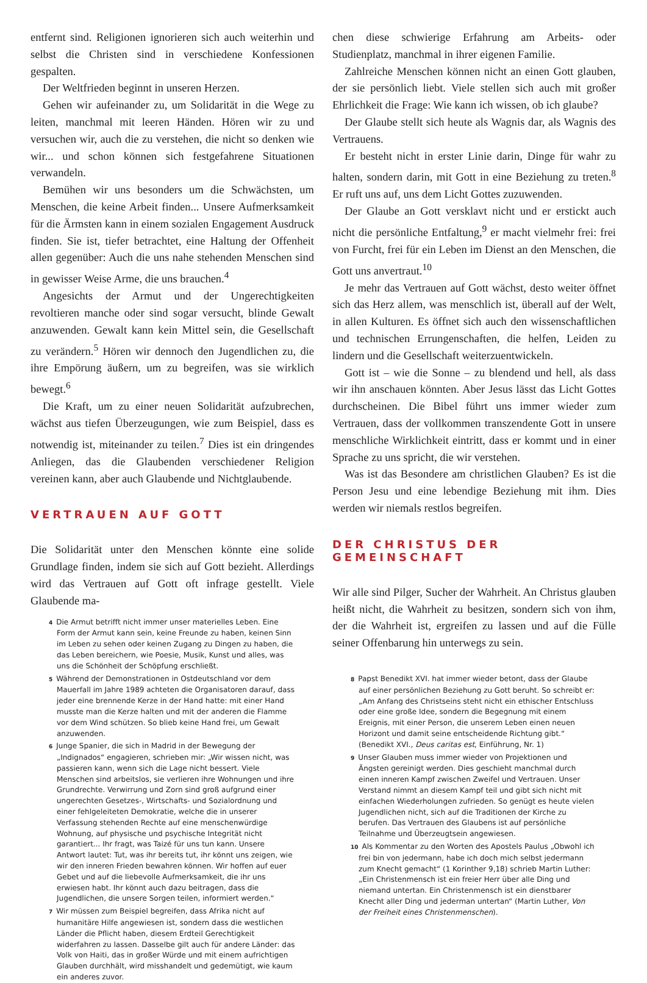entfernt sind. Religionen ignorieren sich auch weiterhin und selbst die Christen sind in verschiedene Konfessionen gespalten.
Der Weltfrieden beginnt in unseren Herzen.
Gehen wir aufeinander zu, um Solidarität in die Wege zu leiten, manchmal mit leeren Händen. Hören wir zu und versuchen wir, auch die zu verstehen, die nicht so denken wie wir... und schon können sich festgefahrene Situationen verwandeln.
Bemühen wir uns besonders um die Schwächsten, um Menschen, die keine Arbeit finden... Unsere Aufmerksamkeit für die Ärmsten kann in einem sozialen Engagement Ausdruck finden. Sie ist, tiefer betrachtet, eine Haltung der Offenheit allen gegenüber: Auch die uns nahe stehenden Menschen sind in gewisser Weise Arme, die uns brauchen.<sup>4</sup>
Angesichts der Armut und der Ungerechtigkeiten revoltieren manche oder sind sogar versucht, blinde Gewalt anzuwenden. Gewalt kann kein Mittel sein, die Gesellschaft zu verändern.<sup>5</sup> Hören wir dennoch den Jugendlichen zu, die ihre Empörung äußern, um zu begreifen, was sie wirklich bewegt.<sup>6</sup>
Die Kraft, um zu einer neuen Solidarität aufzubrechen, wächst aus tiefen Überzeugungen, wie zum Beispiel, dass es notwendig ist, miteinander zu teilen.<sup>7</sup> Dies ist ein dringendes Anliegen, das die Glaubenden verschiedener Religion vereinen kann, aber auch Glaubende und Nichtglaubende.
VERTRAUEN AUF GOTT
Die Solidarität unter den Menschen könnte eine solide Grundlage finden, indem sie sich auf Gott bezieht. Allerdings wird das Vertrauen auf Gott oft infrage gestellt. Viele Glaubende ma-
4 Die Armut betrifft nicht immer unser materielles Leben. Eine Form der Armut kann sein, keine Freunde zu haben, keinen Sinn im Leben zu sehen oder keinen Zugang zu Dingen zu haben, die das Leben bereichern, wie Poesie, Musik, Kunst und alles, was uns die Schönheit der Schöpfung erschließt.
5 Während der Demonstrationen in Ostdeutschland vor dem Mauerfall im Jahre 1989 achteten die Organisatoren darauf, dass jeder eine brennende Kerze in der Hand hatte: mit einer Hand musste man die Kerze halten und mit der anderen die Flamme vor dem Wind schützen. So blieb keine Hand frei, um Gewalt anzuwenden.
6 Junge Spanier, die sich in Madrid in der Bewegung der „Indignados“ engagieren, schrieben mir: „Wir wissen nicht, was passieren kann, wenn sich die Lage nicht bessert. Viele Menschen sind arbeitslos, sie verlieren ihre Wohnungen und ihre Grundrechte. Verwirrung und Zorn sind groß aufgrund einer ungerechten Gesetzes-, Wirtschafts- und Sozialordnung und einer fehlgeleiteten Demokratie, welche die in unserer Verfassung stehenden Rechte auf eine menschenwürdige Wohnung, auf physische und psychische Integrität nicht garantiert... Ihr fragt, was Taizé für uns tun kann. Unsere Antwort lautet: Tut, was ihr bereits tut, ihr könnt uns zeigen, wie wir den inneren Frieden bewahren können. Wir hoffen auf euer Gebet und auf die liebevolle Aufmerksamkeit, die ihr uns erwiesen habt. Ihr könnt auch dazu beitragen, dass die Jugendlichen, die unsere Sorgen teilen, informiert werden.“
7 Wir müssen zum Beispiel begreifen, dass Afrika nicht auf humanitäre Hilfe angewiesen ist, sondern dass die westlichen Länder die Pflicht haben, diesem Erdteil Gerechtigkeit widerfahren zu lassen. Dasselbe gilt auch für andere Länder: das Volk von Haiti, das in großer Würde und mit einem aufrichtigen Glauben durchhält, wird misshandelt und gedemütigt, wie kaum ein anderes zuvor.
chen diese schwierige Erfahrung am Arbeits- oder Studienplatz, manchmal in ihrer eigenen Familie.
Zahlreiche Menschen können nicht an einen Gott glauben, der sie persönlich liebt. Viele stellen sich auch mit großer Ehrlichkeit die Frage: Wie kann ich wissen, ob ich glaube?
Der Glaube stellt sich heute als Wagnis dar, als Wagnis des Vertrauens.
Er besteht nicht in erster Linie darin, Dinge für wahr zu halten, sondern darin, mit Gott in eine Beziehung zu treten.<sup>8</sup> Er ruft uns auf, uns dem Licht Gottes zuzuwenden.
Der Glaube an Gott versklavt nicht und er erstickt auch nicht die persönliche Entfaltung,<sup>9</sup> er macht vielmehr frei: frei von Furcht, frei für ein Leben im Dienst an den Menschen, die Gott uns anvertraut.<sup>10</sup>
Je mehr das Vertrauen auf Gott wächst, desto weiter öffnet sich das Herz allem, was menschlich ist, überall auf der Welt, in allen Kulturen. Es öffnet sich auch den wissenschaftlichen und technischen Errungenschaften, die helfen, Leiden zu lindern und die Gesellschaft weiterzuentwickeln.
Gott ist – wie die Sonne – zu blendend und hell, als dass wir ihn anschauen könnten. Aber Jesus lässt das Licht Gottes durchscheinen. Die Bibel führt uns immer wieder zum Vertrauen, dass der vollkommen transzendente Gott in unsere menschliche Wirklichkeit eintritt, dass er kommt und in einer Sprache zu uns spricht, die wir verstehen.
Was ist das Besondere am christlichen Glauben? Es ist die Person Jesu und eine lebendige Beziehung mit ihm. Dies werden wir niemals restlos begreifen.
DER CHRISTUS DER GEMEINSCHAFT
Wir alle sind Pilger, Sucher der Wahrheit. An Christus glauben heißt nicht, die Wahrheit zu besitzen, sondern sich von ihm, der die Wahrheit ist, ergreifen zu lassen und auf die Fülle seiner Offenbarung hin unterwegs zu sein.
8 Papst Benedikt XVI. hat immer wieder betont, dass der Glaube auf einer persönlichen Beziehung zu Gott beruht. So schreibt er: „Am Anfang des Christseins steht nicht ein ethischer Entschluss oder eine große Idee, sondern die Begegnung mit einem Ereignis, mit einer Person, die unserem Leben einen neuen Horizont und damit seine entscheidende Richtung gibt.“ (Benedikt XVI., Deus caritas est, Einführung, Nr. 1)
9 Unser Glauben muss immer wieder von Projektionen und Ängsten gereinigt werden. Dies geschieht manchmal durch einen inneren Kampf zwischen Zweifel und Vertrauen. Unser Verstand nimmt an diesem Kampf teil und gibt sich nicht mit einfachen Wiederholungen zufrieden. So genügt es heute vielen Jugendlichen nicht, sich auf die Traditionen der Kirche zu berufen. Das Vertrauen des Glaubens ist auf persönliche Teilnahme und Überzeugtsein angewiesen.
10 Als Kommentar zu den Worten des Apostels Paulus „Obwohl ich frei bin von jedermann, habe ich doch mich selbst jedermann zum Knecht gemacht“ (1 Korinther 9,18) schrieb Martin Luther: „Ein Christenmensch ist ein freier Herr über alle Ding und niemand untertan. Ein Christenmensch ist ein dienstbarer Knecht aller Ding und jederman untertan“ (Martin Luther, Von der Freiheit eines Christenmenschen).